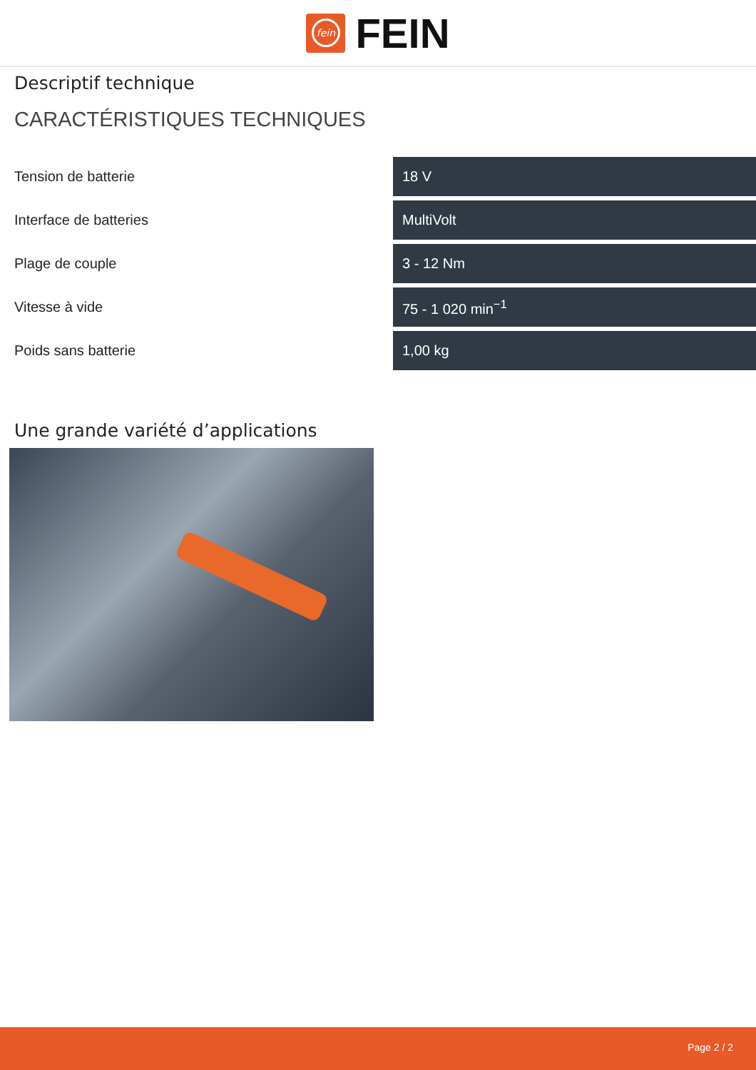fein
FEIN
Descriptif technique
CARACTÉRISTIQUES TECHNIQUES
| Tension de batterie | 18 V |
| Interface de batteries | MultiVolt |
| Plage de couple | 3 - 12 Nm |
| Vitesse à vide | 75 - 1 020 min<sup>−1</sup> |
| Poids sans batterie | 1,00 kg |
Une grande variété d’applications
Page 2 / 2